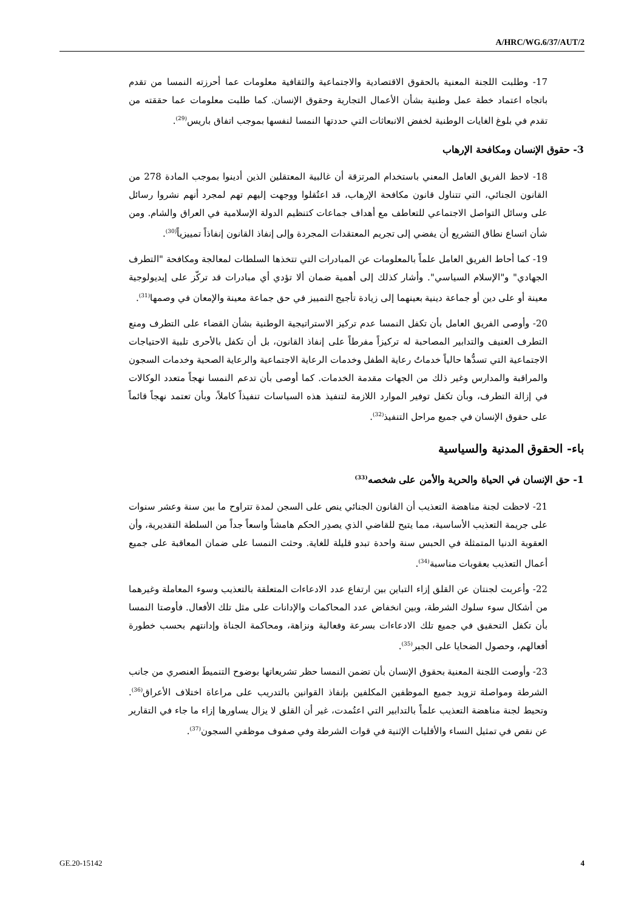A/HRC/WG.6/37/AUT/2
17- وطلبت اللجنة المعنية بالحقوق الاقتصادية والاجتماعية والثقافية معلومات عما أحرزته النمسا من تقدم باتجاه اعتماد خطة عمل وطنية بشأن الأعمال التجارية وحقوق الإنسان. كما طلبت معلومات عما حققته من تقدم في بلوغ الغايات الوطنية لخفض الانبعاثات التي حددتها النمسا لنفسها بموجب اتفاق باريس<sup>(29)</sup>.
3- حقوق الإنسان ومكافحة الإرهاب
18- لاحظ الفريق العامل المعني باستخدام المرتزقة أن غالبية المعتقلين الذين أدينوا بموجب المادة 278 من القانون الجنائي، التي تتناول قانون مكافحة الإرهاب، قد اعتُقلوا ووجهت إليهم تهم لمجرد أنهم نشروا رسائل على وسائل التواصل الاجتماعي للتعاطف مع أهداف جماعات كتنظيم الدولة الإسلامية في العراق والشام. ومن شأن اتساع نطاق التشريع أن يفضي إلى تجريم المعتقدات المجردة وإلى إنفاذ القانون إنفاذاً تمييزياً<sup>(30)</sup>.
19- كما أحاط الفريق العامل علماً بالمعلومات عن المبادرات التي تتخذها السلطات لمعالجة ومكافحة "التطرف الجهادي" و"الإسلام السياسي". وأشار كذلك إلى أهمية ضمان ألا تؤدي أي مبادرات قد تركّز على إيديولوجية معينة أو على دين أو جماعة دينية بعينهما إلى زيادة تأجيج التمييز في حق جماعة معينة والإمعان في وصمها<sup>(31)</sup>.
20- وأوصى الفريق العامل بأن تكفل النمسا عدم تركيز الاستراتيجية الوطنية بشأن القضاء على التطرف ومنع التطرف العنيف والتدابير المصاحبة له تركيزاً مفرطاً على إنفاذ القانون، بل أن تكفل بالأحرى تلبية الاحتياجات الاجتماعية التي تسدُّها حالياً خدماتُ رعاية الطفل وخدمات الرعاية الاجتماعية والرعاية الصحية وخدمات السجون والمراقبة والمدارس وغير ذلك من الجهات مقدمة الخدمات. كما أوصى بأن تدعم النمسا نهجاً متعدد الوكالات في إزالة التطرف، وبأن تكفل توفير الموارد اللازمة لتنفيذ هذه السياسات تنفيذاً كاملاً، وبأن تعتمد نهجاً قائماً على حقوق الإنسان في جميع مراحل التنفيذ<sup>(32)</sup>.
باء- الحقوق المدنية والسياسية
1- حق الإنسان في الحياة والحرية والأمن على شخصه<sup>(33)</sup>
21- لاحظت لجنة مناهضة التعذيب أن القانون الجنائي ينص على السجن لمدة تتراوح ما بين سنة وعشر سنوات على جريمة التعذيب الأساسية، مما يتيح للقاضي الذي يصدِر الحكم هامشاً واسعاً جداً من السلطة التقديرية، وأن العقوبة الدنيا المتمثلة في الحبس سنة واحدة تبدو قليلة للغاية. وحثت النمسا على ضمان المعاقبة على جميع أعمال التعذيب بعقوبات مناسبة<sup>(34)</sup>.
22- وأعربت لجنتان عن القلق إزاء التباين بين ارتفاع عدد الادعاءات المتعلقة بالتعذيب وسوء المعاملة وغيرهما من أشكال سوء سلوك الشرطة، وبين انخفاض عدد المحاكمات والإدانات على مثل تلك الأفعال. فأوصتا النمسا بأن تكفل التحقيق في جميع تلك الادعاءات بسرعة وفعالية ونزاهة، ومحاكمة الجناة وإدانتهم بحسب خطورة أفعالهم، وحصول الضحايا على الجبر<sup>(35)</sup>.
23- وأوصت اللجنة المعنية بحقوق الإنسان بأن تضمن النمسا حظر تشريعاتها بوضوح التنميطَ العنصري من جانب الشرطة ومواصلة تزويد جميع الموظفين المكلفين بإنفاذ القوانين بالتدريب على مراعاة اختلاف الأعراق<sup>(36)</sup>. وتحيط لجنة مناهضة التعذيب علماً بالتدابير التي اعتُمدت، غير أن القلق لا يزال يساورها إزاء ما جاء في التقارير عن نقص في تمثيل النساء والأقليات الإثنية في قوات الشرطة وفي صفوف موظفي السجون<sup>(37)</sup>.
GE.20-15142 4